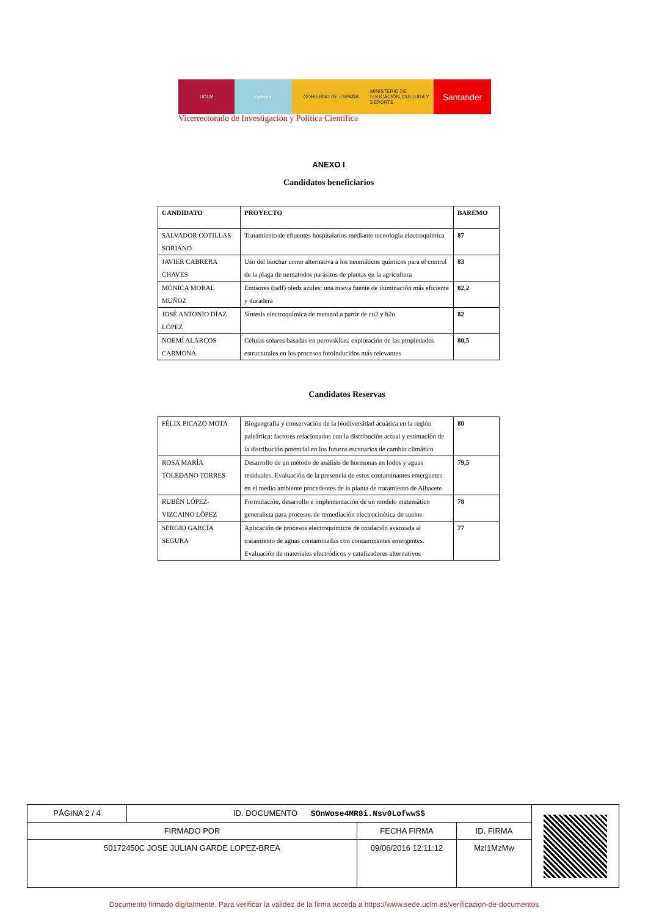UCLM cytema GOBIERNO DE ESPAÑA MINISTERIO DE EDUCACIÓN, CULTURA Y DEPORTE
Santander
Vicerrectorado de Investigación y Política Científica
ANEXO I
Candidatos beneficiarios
| CANDIDATO | PROYECTO | BAREMO |
| --- | --- | --- |
| SALVADOR COTILLAS SORIANO | Tratamiento de efluentes hospitalarios mediante tecnología electroquímica | 87 |
| JAVIER CABRERA CHAVES | Uso del biochar como alternativa a los neumáticos químicos para el control de la plaga de nematodos parásitos de plantas en la agricultura | 83 |
| MÓNICA MORAL MUÑOZ | Emisores (tadf) oleds azules: una nueva fuente de iluminación más eficiente y duradera | 82,2 |
| JOSÉ ANTONIO DÍAZ LÓPEZ | Síntesis electroquímica de metanol a partir de co2 y h2o | 82 |
| NOEMÍ ALARCOS CARMONA | Células solares basadas en perovskitas: explotación de las propiedades estructurales en los procesos fotoinducidos más relevantes | 80,5 |
Candidatos Reservas
| FÉLIX PICAZO MOTA | Biogeografía y conservación de la biodiversidad acuática en la región paleártica: factores relacionados con la distribución actual y estimación de la distribución potencial en los futuros escenarios de cambio climático | 80 |
| ROSA MARÍA TOLEDANO TORRES | Desarrollo de un método de análisis de hormonas en lodos y aguas residuales. Evaluación de la presencia de estos contaminantes emergentes en el medio ambiente procedentes de la planta de tratamiento de Albacete | 79,5 |
| RUBÉN LÓPEZ-VIZCAINO LÓPEZ | Formulación, desarrollo e implementación de un modelo matemático generalista para procesos de remediación electrocinética de suelos | 78 |
| SERGIO GARCÍA SEGURA | Aplicación de procesos electroquímicos de oxidación avanzada al tratamiento de aguas contaminadas con contaminantes emergentes. Evaluación de materiales electródicos y catalizadores alternativos | 77 |
| PÁGINA 2 / 4 | ID. DOCUMENTO SOnWose4MR8i.Nsv0Lofww$$ | | | |
| FIRMADO POR | | FECHA FIRMA | ID. FIRMA | |
| 50172450C JOSE JULIAN GARDE LOPEZ-BREA | | 09/06/2016 12:11:12 | MzI1MzMw | |
Documento firmado digitalmente. Para verificar la validez de la firma acceda a https://www.sede.uclm.es/verificacion-de-documentos